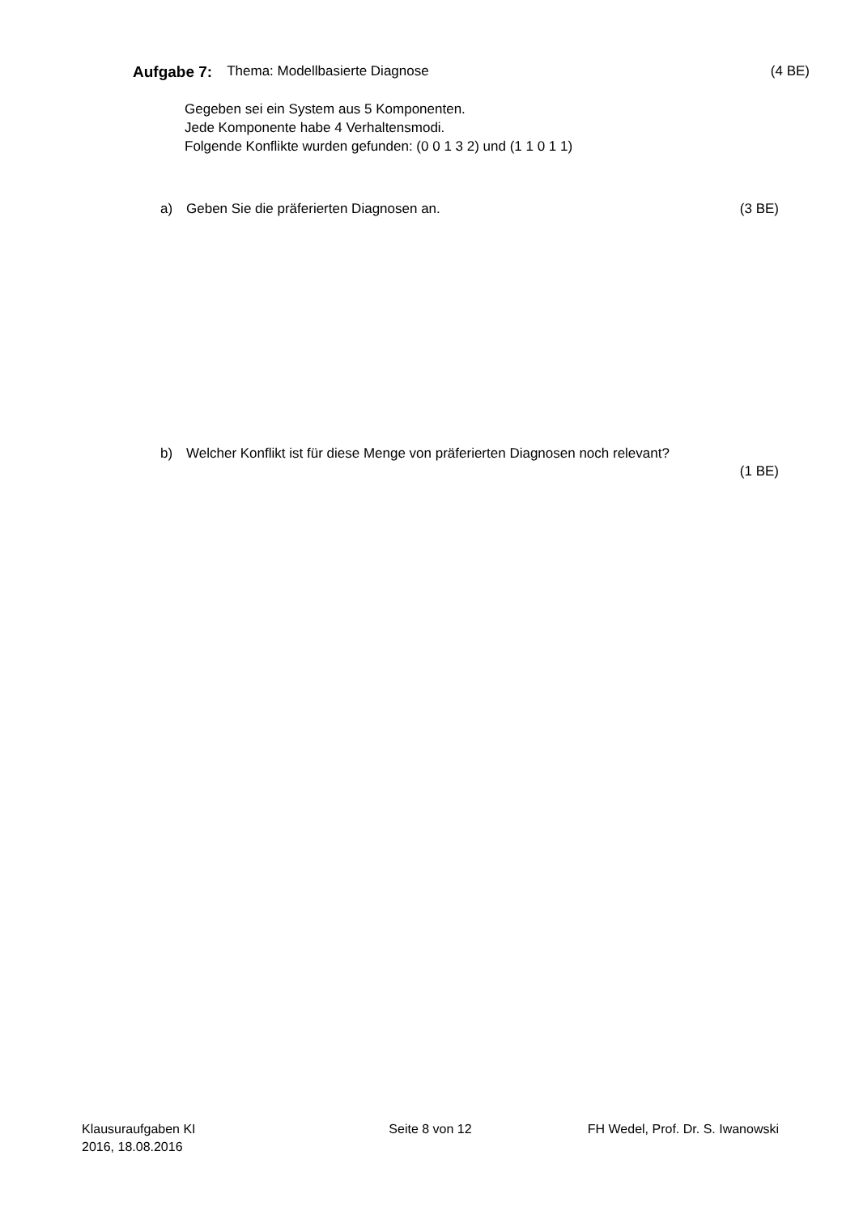Aufgabe 7: Thema: Modellbasierte Diagnose (4 BE)
Gegeben sei ein System aus 5 Komponenten.
Jede Komponente habe 4 Verhaltensmodi.
Folgende Konflikte wurden gefunden: (0 0 1 3 2) und (1 1 0 1 1)
a) Geben Sie die präferierten Diagnosen an. (3 BE)
b) Welcher Konflikt ist für diese Menge von präferierten Diagnosen noch relevant?
(1 BE)
Klausuraufgaben KI
2016, 18.08.2016
Seite 8 von 12 FH Wedel, Prof. Dr. S. Iwanowski